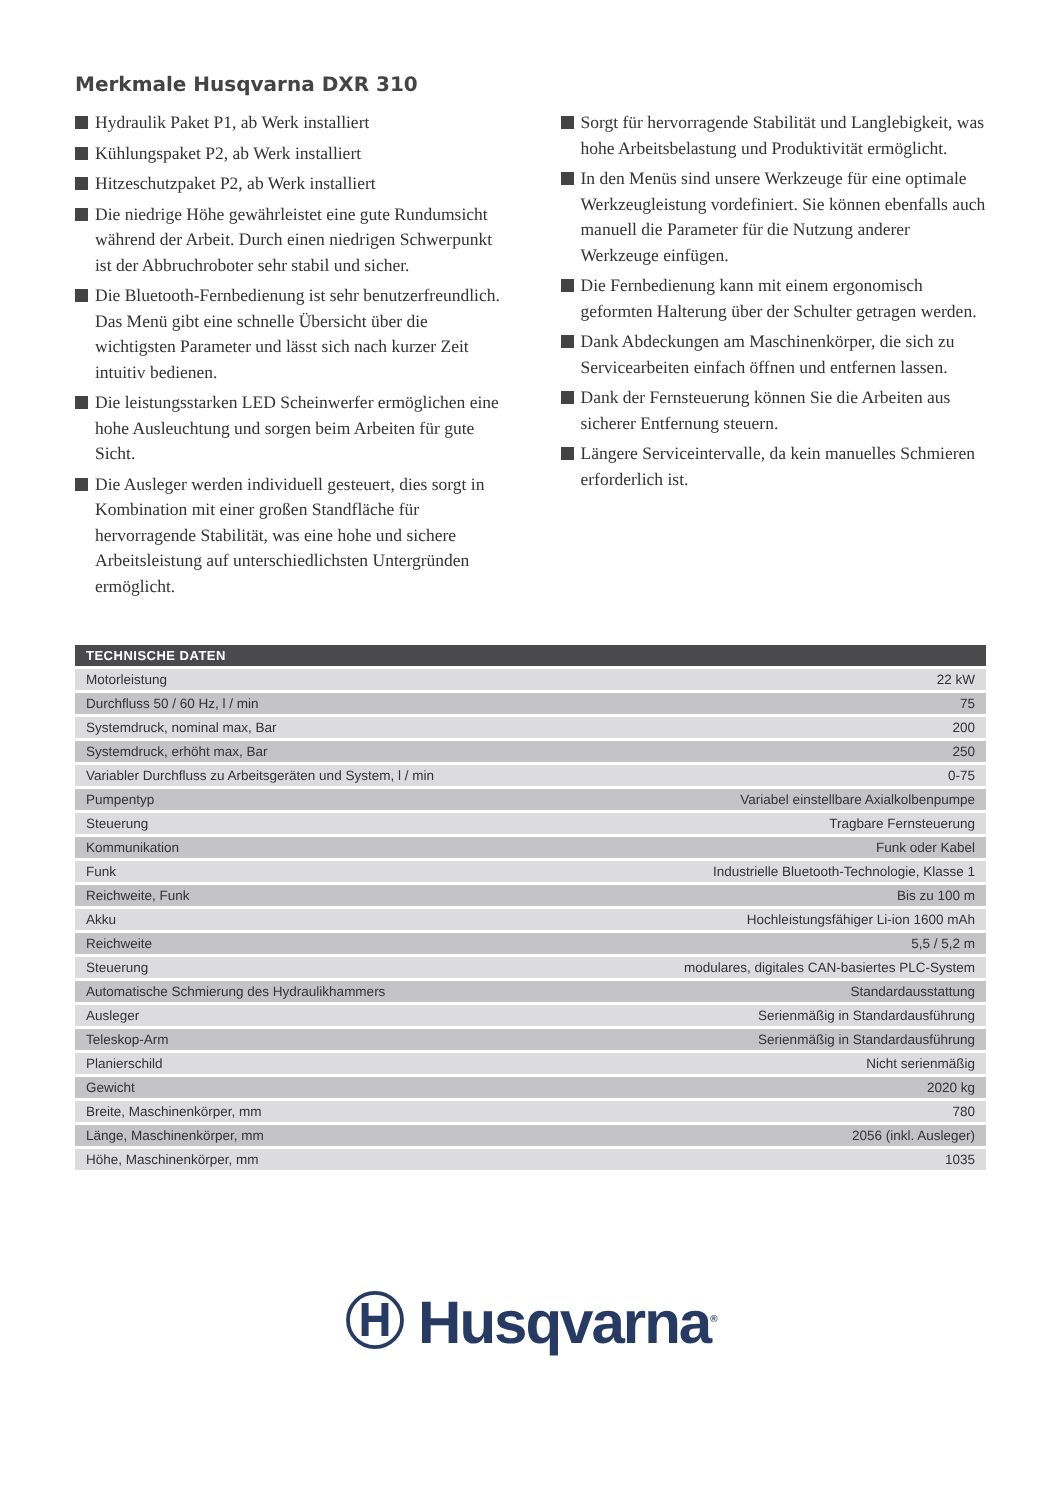Merkmale Husqvarna DXR 310
Hydraulik Paket P1, ab Werk installiert
Kühlungspaket P2, ab Werk installiert
Hitzeschutzpaket P2, ab Werk installiert
Die niedrige Höhe gewährleistet eine gute Rundumsicht während der Arbeit. Durch einen niedrigen Schwerpunkt ist der Abbruchroboter sehr stabil und sicher.
Die Bluetooth-Fernbedienung ist sehr benutzerfreundlich. Das Menü gibt eine schnelle Übersicht über die wichtigsten Parameter und lässt sich nach kurzer Zeit intuitiv bedienen.
Die leistungsstarken LED Scheinwerfer ermöglichen eine hohe Ausleuchtung und sorgen beim Arbeiten für gute Sicht.
Die Ausleger werden individuell gesteuert, dies sorgt in Kombination mit einer großen Standfläche für hervorragende Stabilität, was eine hohe und sichere Arbeitsleistung auf unterschiedlichsten Untergründen ermöglicht.
Sorgt für hervorragende Stabilität und Langlebigkeit, was hohe Arbeitsbelastung und Produktivität ermöglicht.
In den Menüs sind unsere Werkzeuge für eine optimale Werkzeugleistung vordefiniert. Sie können ebenfalls auch manuell die Parameter für die Nutzung anderer Werkzeuge einfügen.
Die Fernbedienung kann mit einem ergonomisch geformten Halterung über der Schulter getragen werden.
Dank Abdeckungen am Maschinenkörper, die sich zu Servicearbeiten einfach öffnen und entfernen lassen.
Dank der Fernsteuerung können Sie die Arbeiten aus sicherer Entfernung steuern.
Längere Serviceintervalle, da kein manuelles Schmieren erforderlich ist.
| TECHNISCHE DATEN | |
| --- | --- |
| Motorleistung | 22 kW |
| Durchfluss 50 / 60 Hz, l / min | 75 |
| Systemdruck, nominal max, Bar | 200 |
| Systemdruck, erhöht max, Bar | 250 |
| Variabler Durchfluss zu Arbeitsgeräten und System, l / min | 0-75 |
| Pumpentyp | Variabel einstellbare Axialkolbenpumpe |
| Steuerung | Tragbare Fernsteuerung |
| Kommunikation | Funk oder Kabel |
| Funk | Industrielle Bluetooth-Technologie, Klasse 1 |
| Reichweite, Funk | Bis zu 100 m |
| Akku | Hochleistungsfähiger Li-ion 1600 mAh |
| Reichweite | 5,5 / 5,2 m |
| Steuerung | modulares, digitales CAN-basiertes PLC-System |
| Automatische Schmierung des Hydraulikhammers | Standardausstattung |
| Ausleger | Serienmäßig in Standardausführung |
| Teleskop-Arm | Serienmäßig in Standardausführung |
| Planierschild | Nicht serienmäßig |
| Gewicht | 2020 kg |
| Breite, Maschinenkörper, mm | 780 |
| Länge, Maschinenkörper, mm | 2056 (inkl. Ausleger) |
| Höhe, Maschinenkörper, mm | 1035 |
Ⓗ Husqvarna<sup>®</sup>